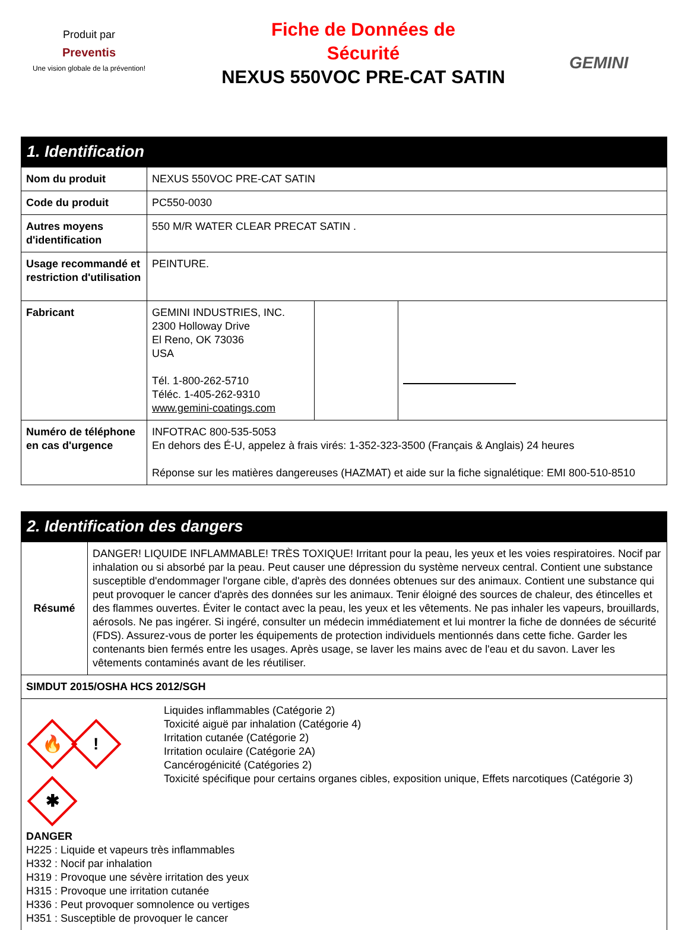Produit par
Preventis
Une vision globale de la prévention!
Fiche de Données de
Sécurité
NEXUS 550VOC PRE-CAT SATIN
GEMINI
1. Identification
| Nom du produit | NEXUS 550VOC PRE-CAT SATIN | | |
| Code du produit | PC550-0030 | | |
| Autres moyens d'identification | 550 M/R WATER CLEAR PRECAT SATIN . | | |
| Usage recommandé et restriction d'utilisation | PEINTURE. | | |
| Fabricant | GEMINI INDUSTRIES, INC. 2300 Holloway Drive El Reno, OK 73036 USA Tél. 1-800-262-5710 Téléc. 1-405-262-9310 www.gemini-coatings.com | | |
| Numéro de téléphone en cas d'urgence | INFOTRAC 800-535-5053 En dehors des É-U, appelez à frais virés: 1-352-323-3500 (Français & Anglais) 24 heures Réponse sur les matières dangereuses (HAZMAT) et aide sur la fiche signalétique: EMI 800-510-8510 | | |
2. Identification des dangers
| Résumé | DANGER! LIQUIDE INFLAMMABLE! TRÈS TOXIQUE! Irritant pour la peau, les yeux et les voies respiratoires. Nocif par inhalation ou si absorbé par la peau. Peut causer une dépression du système nerveux central. Contient une substance susceptible d'endommager l'organe cible, d'après des données obtenues sur des animaux. Contient une substance qui peut provoquer le cancer d'après des données sur les animaux. Tenir éloigné des sources de chaleur, des étincelles et des flammes ouvertes. Éviter le contact avec la peau, les yeux et les vêtements. Ne pas inhaler les vapeurs, brouillards, aérosols. Ne pas ingérer. Si ingéré, consulter un médecin immédiatement et lui montrer la fiche de données de sécurité (FDS). Assurez-vous de porter les équipements de protection individuels mentionnés dans cette fiche. Garder les contenants bien fermés entre les usages. Après usage, se laver les mains avec de l'eau et du savon. Laver les vêtements contaminés avant de les réutiliser. |
| SIMDUT 2015/OSHA HCS 2012/SGH | |
| 🔥 ! ✱ Liquides inflammables (Catégorie 2) Toxicité aiguë par inhalation (Catégorie 4) Irritation cutanée (Catégorie 2) Irritation oculaire (Catégorie 2A) Cancérogénicité (Catégories 2) Toxicité spécifique pour certains organes cibles, exposition unique, Effets narcotiques (Catégorie 3) DANGER H225 : Liquide et vapeurs très inflammables H332 : Nocif par inhalation H319 : Provoque une sévère irritation des yeux H315 : Provoque une irritation cutanée H336 : Peut provoquer somnolence ou vertiges H351 : Susceptible de provoquer le cancer | |